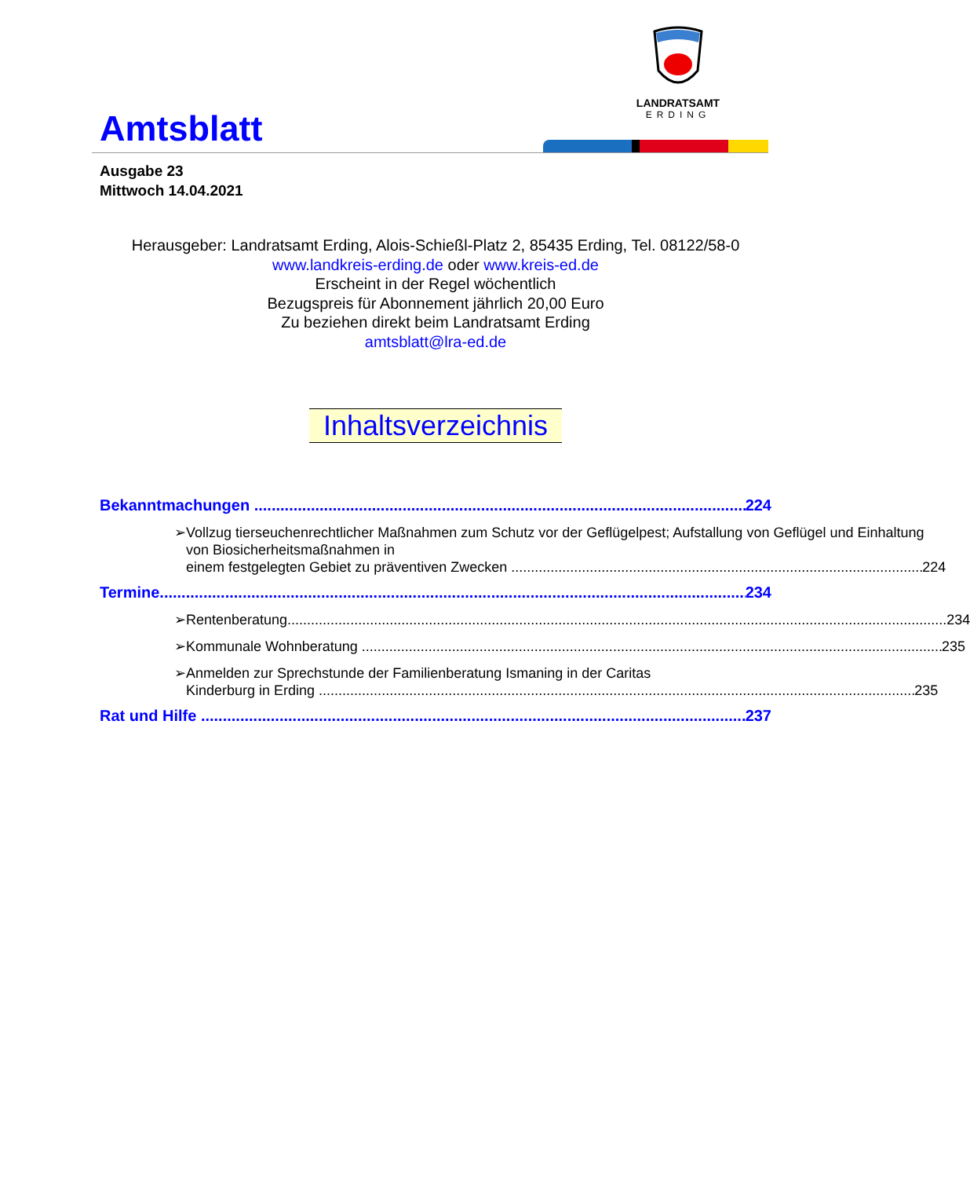Amtsblatt
LANDRATSAMT
ERDING
Ausgabe 23
Mittwoch 14.04.2021
Herausgeber: Landratsamt Erding, Alois-Schießl-Platz 2, 85435 Erding, Tel. 08122/58-0
www.landkreis-erding.de oder www.kreis-ed.de
Erscheint in der Regel wöchentlich
Bezugspreis für Abonnement jährlich 20,00 Euro
Zu beziehen direkt beim Landratsamt Erding
amtsblatt@lra-ed.de
Inhaltsverzeichnis
Bekanntmachungen 224
➢ Vollzug tierseuchenrechtlicher Maßnahmen zum Schutz vor der Geflügelpest; Aufstallung von Geflügel und Einhaltung von Biosicherheitsmaßnahmen in
einem festgelegten Gebiet zu präventiven Zwecken 224
Termine 234
➢ Rentenberatung 234
➢ Kommunale Wohnberatung 235
➢ Anmelden zur Sprechstunde der Familienberatung Ismaning in der Caritas
Kinderburg in Erding 235
Rat und Hilfe 237